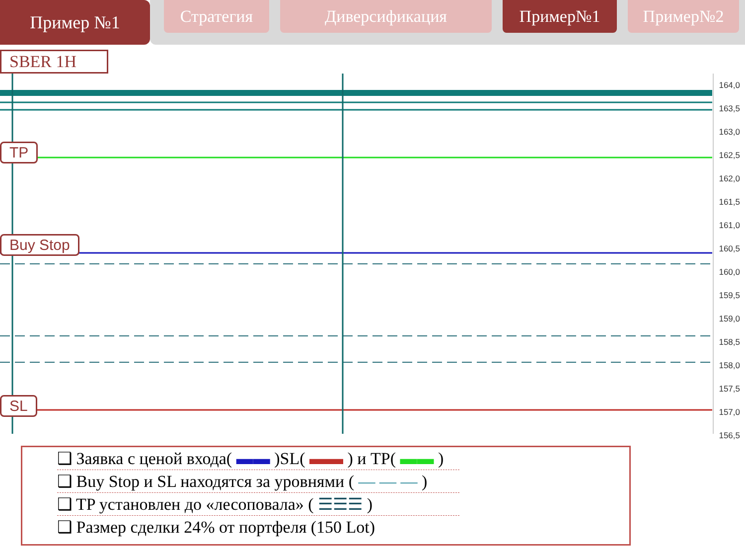Пример №1
Стратегия Диверсификация Пример№1 Пример№2
SBER 1H
164,0
163,5
163,0
162,5
162,0
161,5
161,0
160,5
160,0
159,5
159,0
158,5
158,0
157,5
157,0
156,5
TP
Buy Stop
SL
❑ Заявка с ценой входа( ▬▬ )SL( ▬▬ ) и TP( ▬▬ )
❑ Buy Stop и SL находятся за уровнями ( — — — )
❑ TP установлен до «лесоповала» ( ☰☰☰ )
❑ Размер сделки 24% от портфеля (150 Lot)